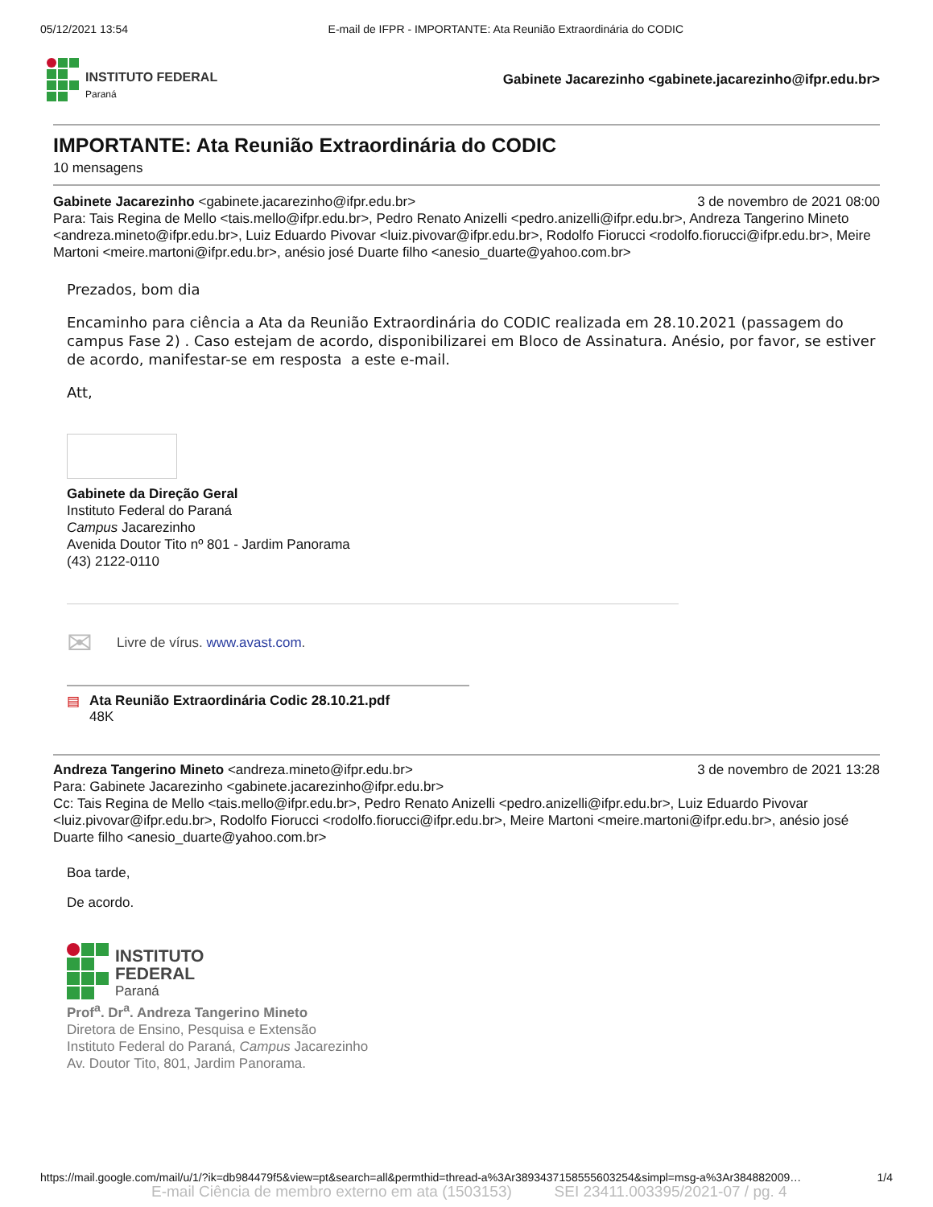05/12/2021 13:54 E-mail de IFPR - IMPORTANTE: Ata Reunião Extraordinária do CODIC
INSTITUTO FEDERAL
Paraná
Gabinete Jacarezinho <gabinete.jacarezinho@ifpr.edu.br>
IMPORTANTE: Ata Reunião Extraordinária do CODIC
10 mensagens
Gabinete Jacarezinho <gabinete.jacarezinho@ifpr.edu.br> 3 de novembro de 2021 08:00
Para: Tais Regina de Mello <tais.mello@ifpr.edu.br>, Pedro Renato Anizelli <pedro.anizelli@ifpr.edu.br>, Andreza Tangerino Mineto <andreza.mineto@ifpr.edu.br>, Luiz Eduardo Pivovar <luiz.pivovar@ifpr.edu.br>, Rodolfo Fiorucci <rodolfo.fiorucci@ifpr.edu.br>, Meire Martoni <meire.martoni@ifpr.edu.br>, anésio josé Duarte filho <anesio_duarte@yahoo.com.br>
Prezados, bom dia
Encaminho para ciência a Ata da Reunião Extraordinária do CODIC realizada em 28.10.2021 (passagem do campus Fase 2) . Caso estejam de acordo, disponibilizarei em Bloco de Assinatura. Anésio, por favor, se estiver de acordo, manifestar-se em resposta a este e-mail.
Att,
Gabinete da Direção Geral
Instituto Federal do Paraná
Campus Jacarezinho
Avenida Doutor Tito nº 801 - Jardim Panorama
(43) 2122-0110
✉ Livre de vírus. www.avast.com.
▤ Ata Reunião Extraordinária Codic 28.10.21.pdf
48K
Andreza Tangerino Mineto <andreza.mineto@ifpr.edu.br> 3 de novembro de 2021 13:28
Para: Gabinete Jacarezinho <gabinete.jacarezinho@ifpr.edu.br>
Cc: Tais Regina de Mello <tais.mello@ifpr.edu.br>, Pedro Renato Anizelli <pedro.anizelli@ifpr.edu.br>, Luiz Eduardo Pivovar <luiz.pivovar@ifpr.edu.br>, Rodolfo Fiorucci <rodolfo.fiorucci@ifpr.edu.br>, Meire Martoni <meire.martoni@ifpr.edu.br>, anésio josé Duarte filho <anesio_duarte@yahoo.com.br>
Boa tarde,
De acordo.
INSTITUTO
FEDERAL
Paraná
Prof<sup>a</sup>. Dr<sup>a</sup>. Andreza Tangerino Mineto
Diretora de Ensino, Pesquisa e Extensão
Instituto Federal do Paraná, Campus Jacarezinho
Av. Doutor Tito, 801, Jardim Panorama.
https://mail.google.com/mail/u/1/?ik=db984479f5&view=pt&search=all&permthid=thread-a%3Ar3893437158555603254&simpl=msg-a%3Ar384882009… 1/4
E-mail Ciência de membro externo em ata (1503153) SEI 23411.003395/2021-07 / pg. 4